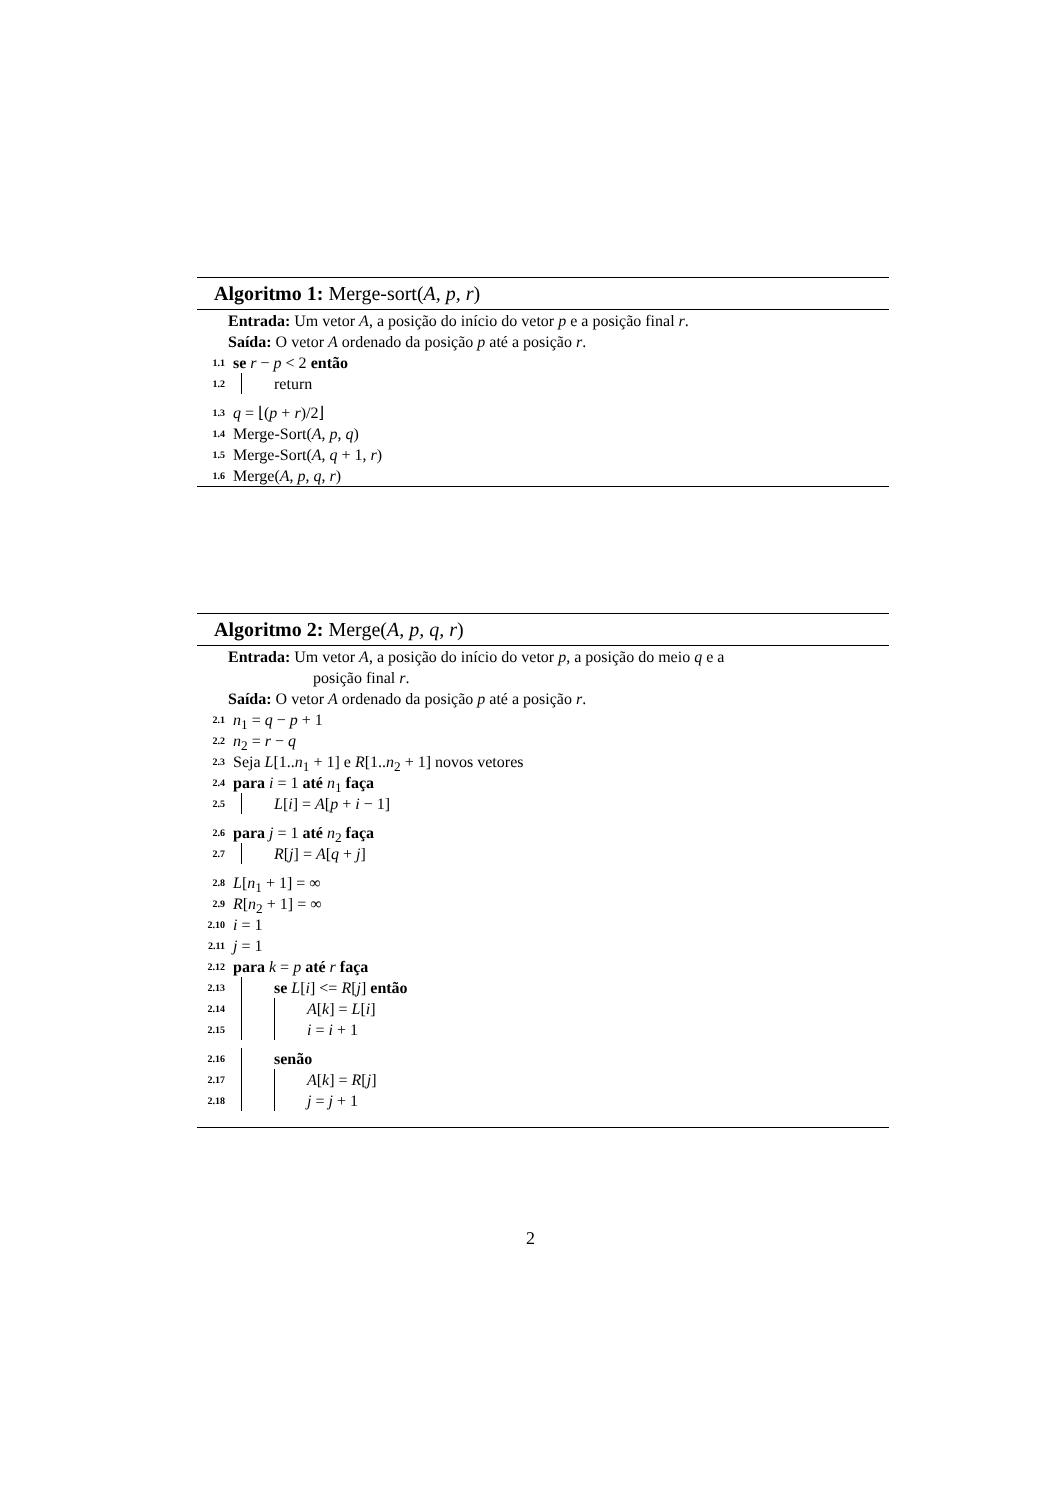Algoritmo 1: Merge-sort(A, p, r)
Entrada: Um vetor A, a posição do início do vetor p e a posição final r.
Saída: O vetor A ordenado da posição p até a posição r.
1.1 se r − p < 2 então
1.2 return
1.3 q = ⌊(p + r)/2⌋
1.4 Merge-Sort(A, p, q)
1.5 Merge-Sort(A, q + 1, r)
1.6 Merge(A, p, q, r)
Algoritmo 2: Merge(A, p, q, r)
Entrada: Um vetor A, a posição do início do vetor p, a posição do meio q e a
posição final r.
Saída: O vetor A ordenado da posição p até a posição r.
2.1 n<sub>1</sub> = q − p + 1
2.2 n<sub>2</sub> = r − q
2.3 Seja L[1..n<sub>1</sub> + 1] e R[1..n<sub>2</sub> + 1] novos vetores
2.4 para i = 1 até n<sub>1</sub> faça
2.5 L[i] = A[p + i − 1]
2.6 para j = 1 até n<sub>2</sub> faça
2.7 R[j] = A[q + j]
2.8 L[n<sub>1</sub> + 1] = ∞
2.9 R[n<sub>2</sub> + 1] = ∞
2.10 i = 1
2.11 j = 1
2.12 para k = p até r faça
2.13 se L[i] <= R[j] então
2.14 A[k] = L[i]
2.15 i = i + 1
2.16 senão
2.17 A[k] = R[j]
2.18 j = j + 1
2